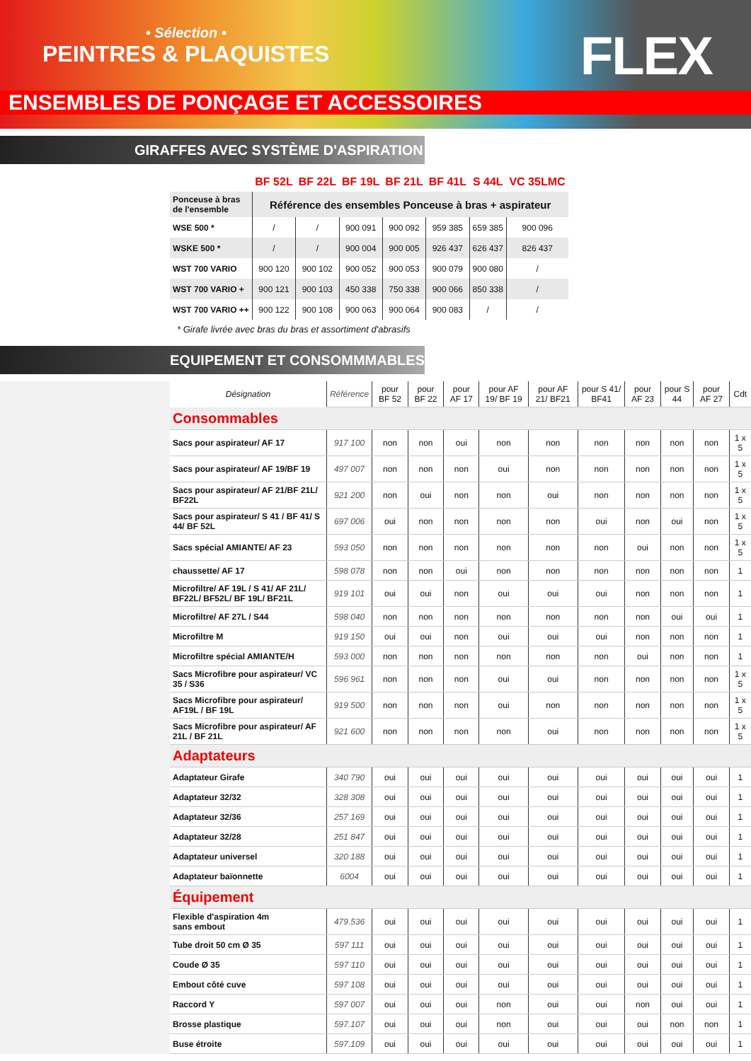• Sélection •
PEINTRES & PLAQUISTES
FLEX
ENSEMBLES DE PONÇAGE ET ACCESSOIRES
GIRAFFES AVEC SYSTÈME D'ASPIRATION
| | BF 52L | BF 22L | BF 19L | BF 21L | BF 41L | S 44L | VC 35LMC |
| --- | --- | --- | --- | --- | --- | --- | --- |
| Ponceuse à bras de l'ensemble | Référence des ensembles Ponceuse à bras + aspirateur | | | | | | |
| WSE 500 * | / | / | 900 091 | 900 092 | 959 385 | 659 385 | 900 096 |
| WSKE 500 * | / | / | 900 004 | 900 005 | 926 437 | 626 437 | 826 437 |
| WST 700 VARIO | 900 120 | 900 102 | 900 052 | 900 053 | 900 079 | 900 080 | / |
| WST 700 VARIO + | 900 121 | 900 103 | 450 338 | 750 338 | 900 066 | 850 338 | / |
| WST 700 VARIO ++ | 900 122 | 900 108 | 900 063 | 900 064 | 900 083 | / | / |
* Girafe livrée avec bras du bras et assortiment d'abrasifs
EQUIPEMENT ET CONSOMMMABLES
| Désignation | Référence | pour BF 52 | pour BF 22 | pour AF 17 | pour AF 19/ BF 19 | pour AF 21/ BF21 | pour S 41/ BF41 | pour AF 23 | pour S 44 | pour AF 27 | Cdt |
| Consommables | | | | | | | | | | | |
| Sacs pour aspirateur/ AF 17 | 917 100 | non | non | oui | non | non | non | non | non | non | 1 x 5 |
| Sacs pour aspirateur/ AF 19/BF 19 | 497 007 | non | non | non | oui | non | non | non | non | non | 1 x 5 |
| Sacs pour aspirateur/ AF 21/BF 21L/ BF22L | 921 200 | non | oui | non | non | oui | non | non | non | non | 1 x 5 |
| Sacs pour aspirateur/ S 41 / BF 41/ S 44/ BF 52L | 697 006 | oui | non | non | non | non | oui | non | oui | non | 1 x 5 |
| Sacs spécial AMIANTE/ AF 23 | 593 050 | non | non | non | non | non | non | oui | non | non | 1 x 5 |
| chaussette/ AF 17 | 598 078 | non | non | oui | non | non | non | non | non | non | 1 |
| Microfiltre/ AF 19L / S 41/ AF 21L/ BF22L/ BF52L/ BF 19L/ BF21L | 919 101 | oui | oui | non | oui | oui | oui | non | non | non | 1 |
| Microfiltre/ AF 27L / S44 | 598 040 | non | non | non | non | non | non | non | oui | oui | 1 |
| Microfiltre M | 919 150 | oui | oui | non | oui | oui | oui | non | non | non | 1 |
| Microfiltre spécial AMIANTE/H | 593 000 | non | non | non | non | non | non | oui | non | non | 1 |
| Sacs Microfibre pour aspirateur/ VC 35 / S36 | 596 961 | non | non | non | oui | oui | non | non | non | non | 1 x 5 |
| Sacs Microfibre pour aspirateur/ AF19L / BF 19L | 919 500 | non | non | non | oui | non | non | non | non | non | 1 x 5 |
| Sacs Microfibre pour aspirateur/ AF 21L / BF 21L | 921 600 | non | non | non | non | oui | non | non | non | non | 1 x 5 |
| Adaptateurs | | | | | | | | | | | |
| Adaptateur Girafe | 340 790 | oui | oui | oui | oui | oui | oui | oui | oui | oui | 1 |
| Adaptateur 32/32 | 328 308 | oui | oui | oui | oui | oui | oui | oui | oui | oui | 1 |
| Adaptateur 32/36 | 257 169 | oui | oui | oui | oui | oui | oui | oui | oui | oui | 1 |
| Adaptateur 32/28 | 251 847 | oui | oui | oui | oui | oui | oui | oui | oui | oui | 1 |
| Adaptateur universel | 320 188 | oui | oui | oui | oui | oui | oui | oui | oui | oui | 1 |
| Adaptateur baïonnette | 6004 | oui | oui | oui | oui | oui | oui | oui | oui | oui | 1 |
| Équipement | | | | | | | | | | | |
| Flexible d'aspiration 4m sans embout | 479.536 | oui | oui | oui | oui | oui | oui | oui | oui | oui | 1 |
| Tube droit 50 cm Ø 35 | 597 111 | oui | oui | oui | oui | oui | oui | oui | oui | oui | 1 |
| Coude Ø 35 | 597 110 | oui | oui | oui | oui | oui | oui | oui | oui | oui | 1 |
| Embout côté cuve | 597 108 | oui | oui | oui | oui | oui | oui | oui | oui | oui | 1 |
| Raccord Y | 597 007 | oui | oui | oui | non | oui | oui | non | oui | oui | 1 |
| Brosse plastique | 597.107 | oui | oui | oui | non | oui | oui | oui | non | non | 1 |
| Buse étroite | 597.109 | oui | oui | oui | oui | oui | oui | oui | oui | oui | 1 |